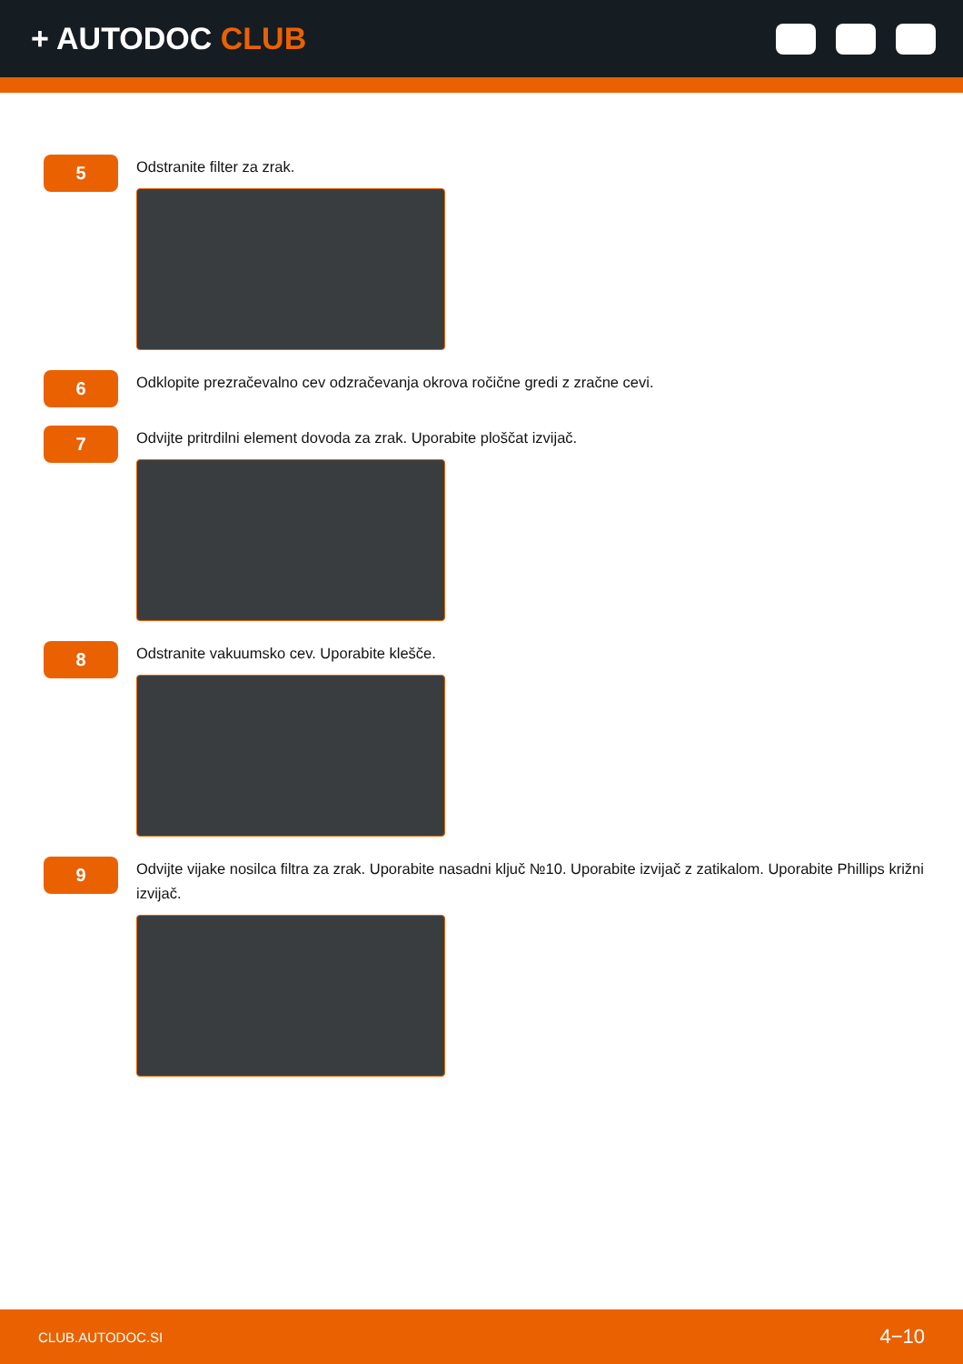+ AUTODOC CLUB
5
Odstranite filter za zrak.
6
Odklopite prezračevalno cev odzračevanja okrova ročične gredi z zračne cevi.
7
Odvijte pritrdilni element dovoda za zrak. Uporabite ploščat izvijač.
8
Odstranite vakuumsko cev. Uporabite klešče.
9
Odvijte vijake nosilca filtra za zrak. Uporabite nasadni ključ №10. Uporabite izvijač z zatikalom. Uporabite Phillips križni izvijač.
CLUB.AUTODOC.SI 4−10